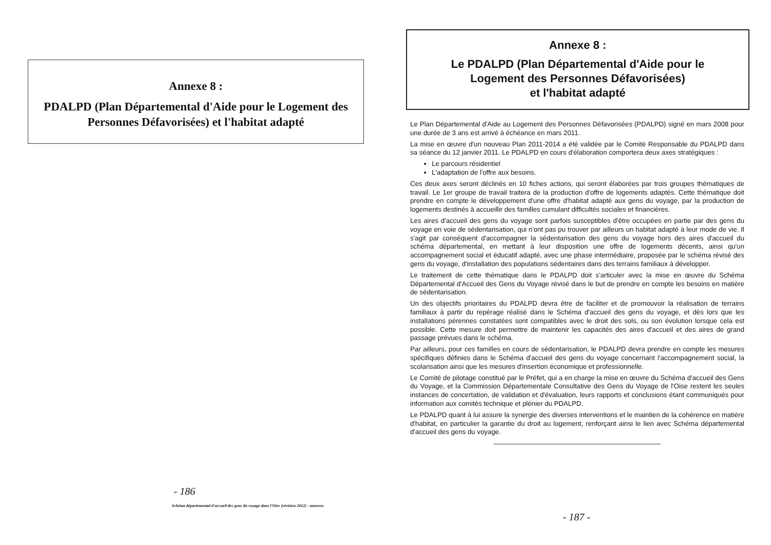Annexe 8 :
PDALPD (Plan Départemental d'Aide pour le Logement des Personnes Défavorisées) et l'habitat adapté
- 186
Schéma départemental d'accueil des gens du voyage dans l'Oise (révision 2012) - annexes
Annexe 8 :
Le PDALPD (Plan Départemental d'Aide pour le
Logement des Personnes Défavorisées)
et l'habitat adapté
Le Plan Départemental d'Aide au Logement des Personnes Défavorisées (PDALPD) signé en mars 2008 pour une durée de 3 ans est arrivé à échéance en mars 2011.
La mise en œuvre d'un nouveau Plan 2011-2014 a été validée par le Comité Responsable du PDALPD dans sa séance du 12 janvier 2011. Le PDALPD en cours d'élaboration comportera deux axes stratégiques :
Le parcours résidentiel
L'adaptation de l'offre aux besoins.
Ces deux axes seront déclinés en 10 fiches actions, qui seront élaborées par trois groupes thématiques de travail. Le 1er groupe de travail traitera de la production d'offre de logements adaptés. Cette thématique doit prendre en compte le développement d'une offre d'habitat adapté aux gens du voyage, par la production de logements destinés à accueillir des familles cumulant difficultés sociales et financières.
Les aires d'accueil des gens du voyage sont parfois susceptibles d'être occupées en partie par des gens du voyage en voie de sédentarisation, qui n'ont pas pu trouver par ailleurs un habitat adapté à leur mode de vie. Il s'agit par conséquent d'accompagner la sédentarisation des gens du voyage hors des aires d'accueil du schéma départemental, en mettant à leur disposition une offre de logements décents, ainsi qu'un accompagnement social et éducatif adapté, avec une phase intermédiaire, proposée par le schéma révisé des gens du voyage, d'installation des populations sédentaires dans des terrains familiaux à développer.
Le traitement de cette thématique dans le PDALPD doit s'articuler avec la mise en œuvre du Schéma Départemental d'Accueil des Gens du Voyage révisé dans le but de prendre en compte les besoins en matière de sédentarisation.
Un des objectifs prioritaires du PDALPD devra être de faciliter et de promouvoir la réalisation de terrains familiaux à partir du repérage réalisé dans le Schéma d'accueil des gens du voyage, et dès lors que les installations pérennes constatées sont compatibles avec le droit des sols, ou son évolution lorsque cela est possible. Cette mesure doit permettre de maintenir les capacités des aires d'accueil et des aires de grand passage prévues dans le schéma.
Par ailleurs, pour ces familles en cours de sédentarisation, le PDALPD devra prendre en compte les mesures spécifiques définies dans le Schéma d'accueil des gens du voyage concernant l'accompagnement social, la scolarisation ainsi que les mesures d'insertion économique et professionnelle.
Le Comité de pilotage constitué par le Préfet, qui a en charge la mise en œuvre du Schéma d'accueil des Gens du Voyage, et la Commission Départementale Consultative des Gens du Voyage de l'Oise restent les seules instances de concertation, de validation et d'évaluation, leurs rapports et conclusions étant communiqués pour information aux comités technique et plénier du PDALPD.
Le PDALPD quant à lui assure la synergie des diverses interventions et le maintien de la cohérence en matière d'habitat, en particulier la garantie du droit au logement, renforçant ainsi le lien avec Schéma départemental d'accueil des gens du voyage.
- 187 -